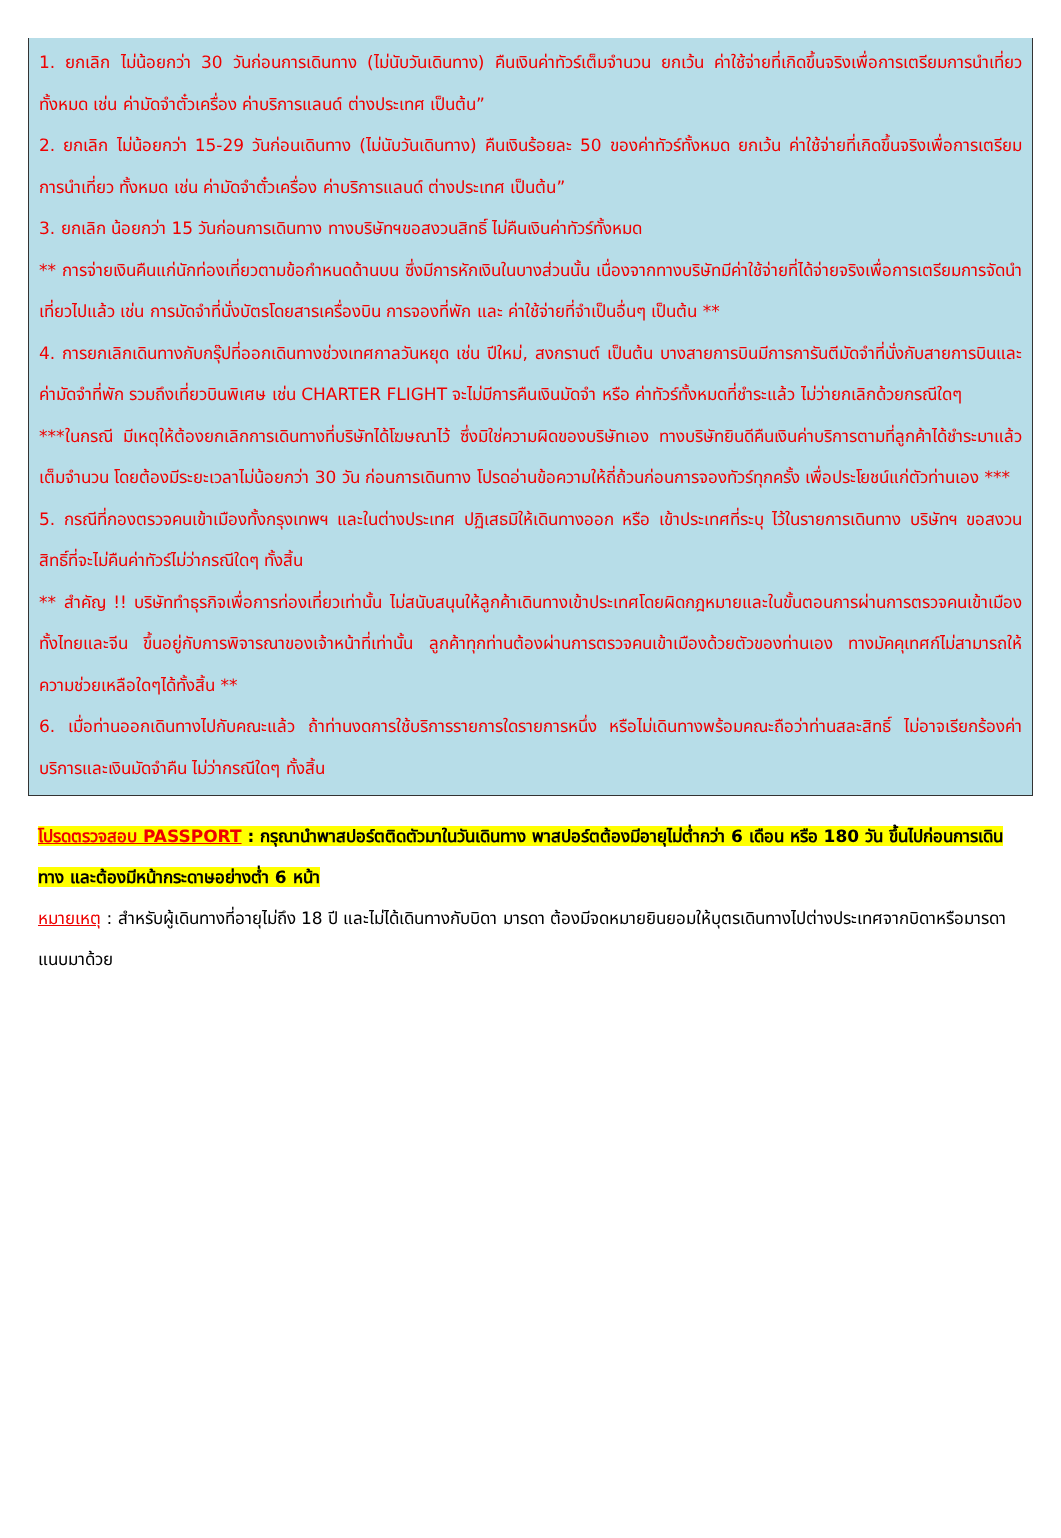1. ยกเลิก ไม่น้อยกว่า 30 วันก่อนการเดินทาง (ไม่นับวันเดินทาง) คืนเงินค่าทัวร์เต็มจำนวน ยกเว้น ค่าใช้จ่ายที่เกิดขึ้นจริงเพื่อการเตรียมการนำเที่ยว ทั้งหมด เช่น ค่ามัดจำตั๋วเครื่อง ค่าบริการแลนด์ ต่างประเทศ เป็นต้น”
2. ยกเลิก ไม่น้อยกว่า 15-29 วันก่อนเดินทาง (ไม่นับวันเดินทาง) คืนเงินร้อยละ 50 ของค่าทัวร์ทั้งหมด ยกเว้น ค่าใช้จ่ายที่เกิดขึ้นจริงเพื่อการเตรียมการนำเที่ยว ทั้งหมด เช่น ค่ามัดจำตั๋วเครื่อง ค่าบริการแลนด์ ต่างประเทศ เป็นต้น”
3. ยกเลิก น้อยกว่า 15 วันก่อนการเดินทาง ทางบริษัทฯขอสงวนสิทธิ์ ไม่คืนเงินค่าทัวร์ทั้งหมด
** การจ่ายเงินคืนแก่นักท่องเที่ยวตามข้อกำหนดด้านบน ซึ่งมีการหักเงินในบางส่วนนั้น เนื่องจากทางบริษัทมีค่าใช้จ่ายที่ได้จ่ายจริงเพื่อการเตรียมการจัดนำเที่ยวไปแล้ว เช่น การมัดจำที่นั่งบัตรโดยสารเครื่องบิน การจองที่พัก และ ค่าใช้จ่ายที่จำเป็นอื่นๆ เป็นต้น **
4. การยกเลิกเดินทางกับกรุ๊ปที่ออกเดินทางช่วงเทศกาลวันหยุด เช่น ปีใหม่, สงกรานต์ เป็นต้น บางสายการบินมีการการันตีมัดจำที่นั่งกับสายการบินและค่ามัดจำที่พัก รวมถึงเที่ยวบินพิเศษ เช่น CHARTER FLIGHT จะไม่มีการคืนเงินมัดจำ หรือ ค่าทัวร์ทั้งหมดที่ชำระแล้ว ไม่ว่ายกเลิกด้วยกรณีใดๆ
***ในกรณี มีเหตุให้ต้องยกเลิกการเดินทางที่บริษัทได้โฆษณาไว้ ซึ่งมิใช่ความผิดของบริษัทเอง ทางบริษัทยินดีคืนเงินค่าบริการตามที่ลูกค้าได้ชำระมาแล้ว เต็มจำนวน โดยต้องมีระยะเวลาไม่น้อยกว่า 30 วัน ก่อนการเดินทาง โปรดอ่านข้อความให้ถี่ถ้วนก่อนการจองทัวร์ทุกครั้ง เพื่อประโยชน์แก่ตัวท่านเอง ***
5. กรณีที่กองตรวจคนเข้าเมืองทั้งกรุงเทพฯ และในต่างประเทศ ปฏิเสธมิให้เดินทางออก หรือ เข้าประเทศที่ระบุ ไว้ในรายการเดินทาง บริษัทฯ ขอสงวนสิทธิ์ที่จะไม่คืนค่าทัวร์ไม่ว่ากรณีใดๆ ทั้งสิ้น
** สำคัญ !! บริษัททำธุรกิจเพื่อการท่องเที่ยวเท่านั้น ไม่สนับสนุนให้ลูกค้าเดินทางเข้าประเทศโดยผิดกฎหมายและในขั้นตอนการผ่านการตรวจคนเข้าเมือง ทั้งไทยและจีน ขึ้นอยู่กับการพิจารณาของเจ้าหน้าที่เท่านั้น ลูกค้าทุกท่านต้องผ่านการตรวจคนเข้าเมืองด้วยตัวของท่านเอง ทางมัคคุเทศก์ไม่สามารถให้ความช่วยเหลือใดๆได้ทั้งสิ้น **
6. เมื่อท่านออกเดินทางไปกับคณะแล้ว ถ้าท่านงดการใช้บริการรายการใดรายการหนึ่ง หรือไม่เดินทางพร้อมคณะถือว่าท่านสละสิทธิ์ ไม่อาจเรียกร้องค่าบริการและเงินมัดจำคืน ไม่ว่ากรณีใดๆ ทั้งสิ้น
โปรดตรวจสอบ PASSPORT : กรุณานำพาสปอร์ตติดตัวมาในวันเดินทาง พาสปอร์ตต้องมีอายุไม่ต่ำกว่า 6 เดือน หรือ 180 วัน ขึ้นไปก่อนการเดินทาง และต้องมีหน้ากระดาษอย่างต่ำ 6 หน้า
หมายเหตุ : สำหรับผู้เดินทางที่อายุไม่ถึง 18 ปี และไม่ได้เดินทางกับบิดา มารดา ต้องมีจดหมายยินยอมให้บุตรเดินทางไปต่างประเทศจากบิดาหรือมารดาแนบมาด้วย